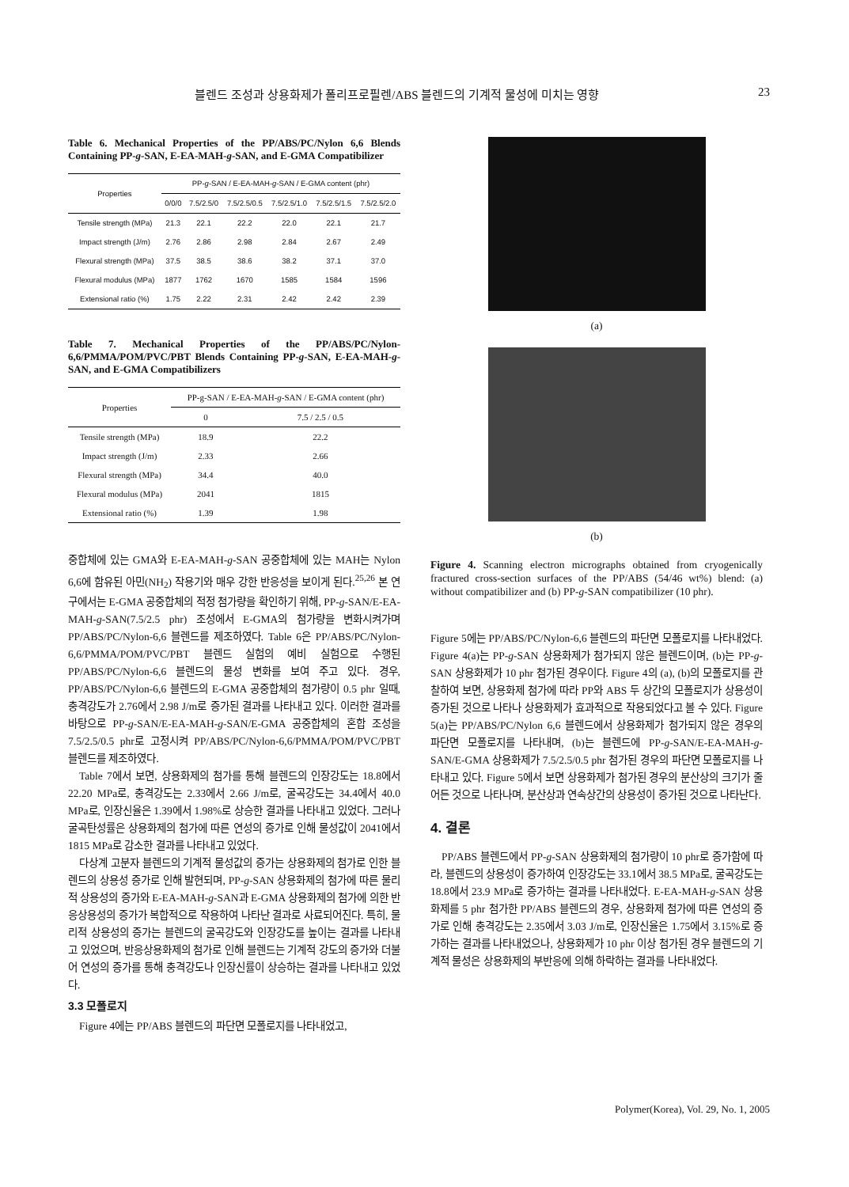블렌드 조성과 상용화제가 폴리프로필렌/ABS 블렌드의 기계적 물성에 미치는 영향 23
Table 6. Mechanical Properties of the PP/ABS/PC/Nylon 6,6 Blends Containing PP-g-SAN, E-EA-MAH-g-SAN, and E-GMA Compatibilizer
| Properties | PP- g -SAN / E-EA-MAH- g -SAN / E-GMA content (phr) | | | | | |
| --- | --- | --- | --- | --- | --- | --- |
| | 0/0/0 | 7.5/2.5/0 | 7.5/2.5/0.5 | 7.5/2.5/1.0 | 7.5/2.5/1.5 | 7.5/2.5/2.0 |
| Tensile strength (MPa) | 21.3 | 22.1 | 22.2 | 22.0 | 22.1 | 21.7 |
| Impact strength (J/m) | 2.76 | 2.86 | 2.98 | 2.84 | 2.67 | 2.49 |
| Flexural strength (MPa) | 37.5 | 38.5 | 38.6 | 38.2 | 37.1 | 37.0 |
| Flexural modulus (MPa) | 1877 | 1762 | 1670 | 1585 | 1584 | 1596 |
| Extensional ratio (%) | 1.75 | 2.22 | 2.31 | 2.42 | 2.42 | 2.39 |
Table 7. Mechanical Properties of the PP/ABS/PC/Nylon-6,6/PMMA/POM/PVC/PBT Blends Containing PP-g-SAN, E-EA-MAH-g-SAN, and E-GMA Compatibilizers
| Properties | PP-g-SAN / E-EA-MAH- g -SAN / E-GMA content (phr) | |
| --- | --- | --- |
| | 0 | 7.5 / 2.5 / 0.5 |
| Tensile strength (MPa) | 18.9 | 22.2 |
| Impact strength (J/m) | 2.33 | 2.66 |
| Flexural strength (MPa) | 34.4 | 40.0 |
| Flexural modulus (MPa) | 2041 | 1815 |
| Extensional ratio (%) | 1.39 | 1.98 |
중합체에 있는 GMA와 E-EA-MAH-g-SAN 공중합체에 있는 MAH는 Nylon 6,6에 함유된 아민(NH<sub>2</sub>) 작용기와 매우 강한 반응성을 보이게 된다.<sup>25,26</sup> 본 연구에서는 E-GMA 공중합체의 적정 첨가량을 확인하기 위해, PP-g-SAN/E-EA-MAH-g-SAN(7.5/2.5 phr) 조성에서 E-GMA의 첨가량을 변화시켜가며 PP/ABS/PC/Nylon-6,6 블렌드를 제조하였다. Table 6은 PP/ABS/PC/Nylon-6,6/PMMA/POM/PVC/PBT 블렌드 실험의 예비 실험으로 수행된 PP/ABS/PC/Nylon-6,6 블렌드의 물성 변화를 보여 주고 있다. 경우, PP/ABS/PC/Nylon-6,6 블렌드의 E-GMA 공중합체의 첨가량이 0.5 phr 일때, 충격강도가 2.76에서 2.98 J/m로 증가된 결과를 나타내고 있다. 이러한 결과를 바탕으로 PP-g-SAN/E-EA-MAH-g-SAN/E-GMA 공중합체의 혼합 조성을 7.5/2.5/0.5 phr로 고정시켜 PP/ABS/PC/Nylon-6,6/PMMA/POM/PVC/PBT 블렌드를 제조하였다.
Table 7에서 보면, 상용화제의 첨가를 통해 블렌드의 인장강도는 18.8에서 22.20 MPa로, 충격강도는 2.33에서 2.66 J/m로, 굴곡강도는 34.4에서 40.0 MPa로, 인장신율은 1.39에서 1.98%로 상승한 결과를 나타내고 있었다. 그러나 굴곡탄성률은 상용화제의 첨가에 따른 연성의 증가로 인해 물성값이 2041에서 1815 MPa로 감소한 결과를 나타내고 있었다.
다상계 고분자 블렌드의 기계적 물성값의 증가는 상용화제의 첨가로 인한 블렌드의 상용성 증가로 인해 발현되며, PP-g-SAN 상용화제의 첨가에 따른 물리적 상용성의 증가와 E-EA-MAH-g-SAN과 E-GMA 상용화제의 첨가에 의한 반응상용성의 증가가 복합적으로 작용하여 나타난 결과로 사료되어진다. 특히, 물리적 상용성의 증가는 블렌드의 굴곡강도와 인장강도를 높이는 결과를 나타내고 있었으며, 반응상용화제의 첨가로 인해 블렌드는 기계적 강도의 증가와 더불어 연성의 증가를 통해 충격강도나 인장신률이 상승하는 결과를 나타내고 있었다.
3.3 모폴로지
Figure 4에는 PP/ABS 블렌드의 파단면 모폴로지를 나타내었고,
(a)
(b)
Figure 4. Scanning electron micrographs obtained from cryogenically fractured cross-section surfaces of the PP/ABS (54/46 wt%) blend: (a) without compatibilizer and (b) PP-g-SAN compatibilizer (10 phr).
Figure 5에는 PP/ABS/PC/Nylon-6,6 블렌드의 파단면 모폴로지를 나타내었다. Figure 4(a)는 PP-g-SAN 상용화제가 첨가되지 않은 블렌드이며, (b)는 PP-g-SAN 상용화제가 10 phr 첨가된 경우이다. Figure 4의 (a), (b)의 모폴로지를 관찰하여 보면, 상용화제 첨가에 따라 PP와 ABS 두 상간의 모폴로지가 상용성이 증가된 것으로 나타나 상용화제가 효과적으로 작용되었다고 볼 수 있다. Figure 5(a)는 PP/ABS/PC/Nylon 6,6 블렌드에서 상용화제가 첨가되지 않은 경우의 파단면 모폴로지를 나타내며, (b)는 블렌드에 PP-g-SAN/E-EA-MAH-g-SAN/E-GMA 상용화제가 7.5/2.5/0.5 phr 첨가된 경우의 파단면 모폴로지를 나타내고 있다. Figure 5에서 보면 상용화제가 첨가된 경우의 분산상의 크기가 줄어든 것으로 나타나며, 분산상과 연속상간의 상용성이 증가된 것으로 나타난다.
4. 결론
PP/ABS 블렌드에서 PP-g-SAN 상용화제의 첨가량이 10 phr로 증가함에 따라, 블렌드의 상용성이 증가하여 인장강도는 33.1에서 38.5 MPa로, 굴곡강도는 18.8에서 23.9 MPa로 증가하는 결과를 나타내었다. E-EA-MAH-g-SAN 상용화제를 5 phr 첨가한 PP/ABS 블렌드의 경우, 상용화제 첨가에 따른 연성의 증가로 인해 충격강도는 2.35에서 3.03 J/m로, 인장신율은 1.75에서 3.15%로 증가하는 결과를 나타내었으나, 상용화제가 10 phr 이상 첨가된 경우 블렌드의 기계적 물성은 상용화제의 부반응에 의해 하락하는 결과를 나타내었다.
Polymer(Korea), Vol. 29, No. 1, 2005